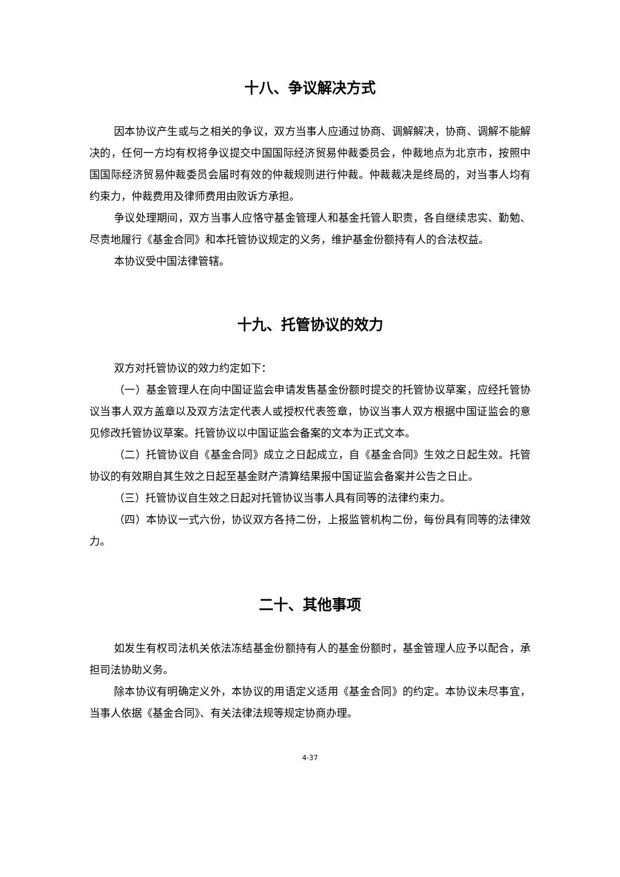十八、争议解决方式
因本协议产生或与之相关的争议，双方当事人应通过协商、调解解决，协商、调解不能解决的，任何一方均有权将争议提交中国国际经济贸易仲裁委员会，仲裁地点为北京市，按照中国国际经济贸易仲裁委员会届时有效的仲裁规则进行仲裁。仲裁裁决是终局的，对当事人均有约束力，仲裁费用及律师费用由败诉方承担。
争议处理期间，双方当事人应恪守基金管理人和基金托管人职责，各自继续忠实、勤勉、尽责地履行《基金合同》和本托管协议规定的义务，维护基金份额持有人的合法权益。
本协议受中国法律管辖。
十九、托管协议的效力
双方对托管协议的效力约定如下：
（一）基金管理人在向中国证监会申请发售基金份额时提交的托管协议草案，应经托管协议当事人双方盖章以及双方法定代表人或授权代表签章，协议当事人双方根据中国证监会的意见修改托管协议草案。托管协议以中国证监会备案的文本为正式文本。
（二）托管协议自《基金合同》成立之日起成立，自《基金合同》生效之日起生效。托管协议的有效期自其生效之日起至基金财产清算结果报中国证监会备案并公告之日止。
（三）托管协议自生效之日起对托管协议当事人具有同等的法律约束力。
（四）本协议一式六份，协议双方各持二份，上报监管机构二份，每份具有同等的法律效力。
二十、其他事项
如发生有权司法机关依法冻结基金份额持有人的基金份额时，基金管理人应予以配合，承担司法协助义务。
除本协议有明确定义外，本协议的用语定义适用《基金合同》的约定。本协议未尽事宜，当事人依据《基金合同》、有关法律法规等规定协商办理。
4-37